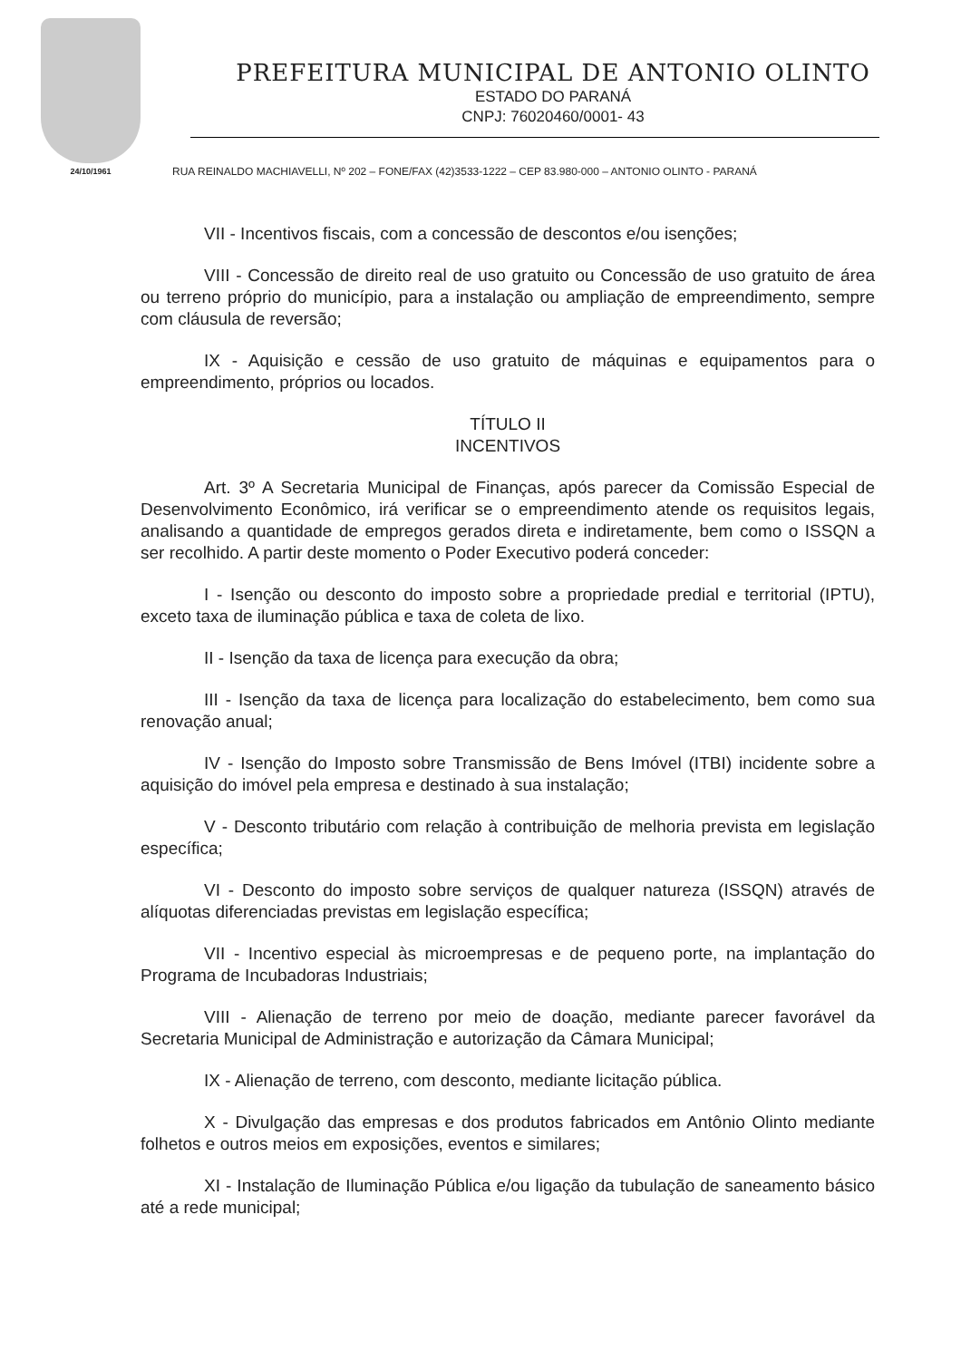24/10/1961
PREFEITURA MUNICIPAL DE ANTONIO OLINTO
ESTADO DO PARANÁ
CNPJ: 76020460/0001- 43
RUA REINALDO MACHIAVELLI, Nº 202 – FONE/FAX (42)3533-1222 – CEP 83.980-000 – ANTONIO OLINTO - PARANÁ
VII - Incentivos fiscais, com a concessão de descontos e/ou isenções;
VIII - Concessão de direito real de uso gratuito ou Concessão de uso gratuito de área ou terreno próprio do município, para a instalação ou ampliação de empreendimento, sempre com cláusula de reversão;
IX - Aquisição e cessão de uso gratuito de máquinas e equipamentos para o empreendimento, próprios ou locados.
TÍTULO II
INCENTIVOS
Art. 3º A Secretaria Municipal de Finanças, após parecer da Comissão Especial de Desenvolvimento Econômico, irá verificar se o empreendimento atende os requisitos legais, analisando a quantidade de empregos gerados direta e indiretamente, bem como o ISSQN a ser recolhido. A partir deste momento o Poder Executivo poderá conceder:
I - Isenção ou desconto do imposto sobre a propriedade predial e territorial (IPTU), exceto taxa de iluminação pública e taxa de coleta de lixo.
II - Isenção da taxa de licença para execução da obra;
III - Isenção da taxa de licença para localização do estabelecimento, bem como sua renovação anual;
IV - Isenção do Imposto sobre Transmissão de Bens Imóvel (ITBI) incidente sobre a aquisição do imóvel pela empresa e destinado à sua instalação;
V - Desconto tributário com relação à contribuição de melhoria prevista em legislação específica;
VI - Desconto do imposto sobre serviços de qualquer natureza (ISSQN) através de alíquotas diferenciadas previstas em legislação específica;
VII - Incentivo especial às microempresas e de pequeno porte, na implantação do Programa de Incubadoras Industriais;
VIII - Alienação de terreno por meio de doação, mediante parecer favorável da Secretaria Municipal de Administração e autorização da Câmara Municipal;
IX - Alienação de terreno, com desconto, mediante licitação pública.
X - Divulgação das empresas e dos produtos fabricados em Antônio Olinto mediante folhetos e outros meios em exposições, eventos e similares;
XI - Instalação de Iluminação Pública e/ou ligação da tubulação de saneamento básico até a rede municipal;